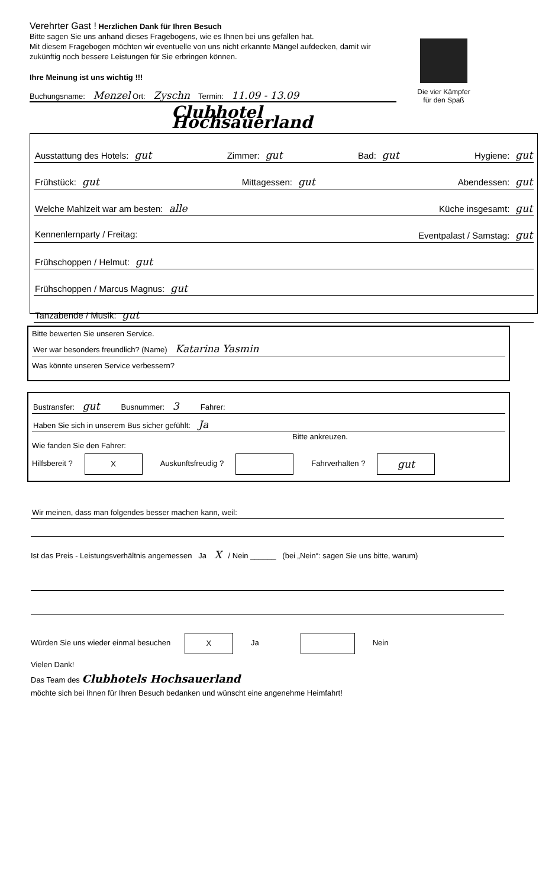Verehrter Gast ! Herzlichen Dank für Ihren Besuch
Bitte sagen Sie uns anhand dieses Fragebogens, wie es Ihnen bei uns gefallen hat.
Mit diesem Fragebogen möchten wir eventuelle von uns nicht erkannte Mängel aufdecken, damit wir zukünftig noch bessere Leistungen für Sie erbringen können.
Ihre Meinung ist uns wichtig !!!
Buchungsname: Menzel Ort: Zyschn Termin: 11.09 - 13.09
Clubhotel Hochsauerland
Die vier Kämpfer
für den Spaß
Ausstattung des Hotels: gut Zimmer: gut Bad: gut Hygiene: gut
Frühstück: gut Mittagessen: gut Abendessen: gut
Welche Mahlzeit war am besten: alle Küche insgesamt: gut
Kennenlernparty / Freitag: Eventpalast / Samstag: gut
Frühschoppen / Helmut: gut
Frühschoppen / Marcus Magnus: gut
Tanzabende / Musik: gut
Bitte bewerten Sie unseren Service.
Wer war besonders freundlich? (Name) Katarina Yasmin
Was könnte unseren Service verbessern?
Bustransfer: gut Busnummer: 3 Fahrer:
Haben Sie sich in unserem Bus sicher gefühlt: Ja
Bitte ankreuzen.
Wie fanden Sie den Fahrer:
Hilfsbereit ? X Auskunftsfreudig ? Fahrverhalten ? gut
Wir meinen, dass man folgendes besser machen kann, weil:
Ist das Preis - Leistungsverhältnis angemessen Ja X / Nein ______ (bei „Nein“: sagen Sie uns bitte, warum)
Würden Sie uns wieder einmal besuchen X Ja Nein
Vielen Dank!
Das Team des Clubhotels Hochsauerland
möchte sich bei Ihnen für Ihren Besuch bedanken und wünscht eine angenehme Heimfahrt!